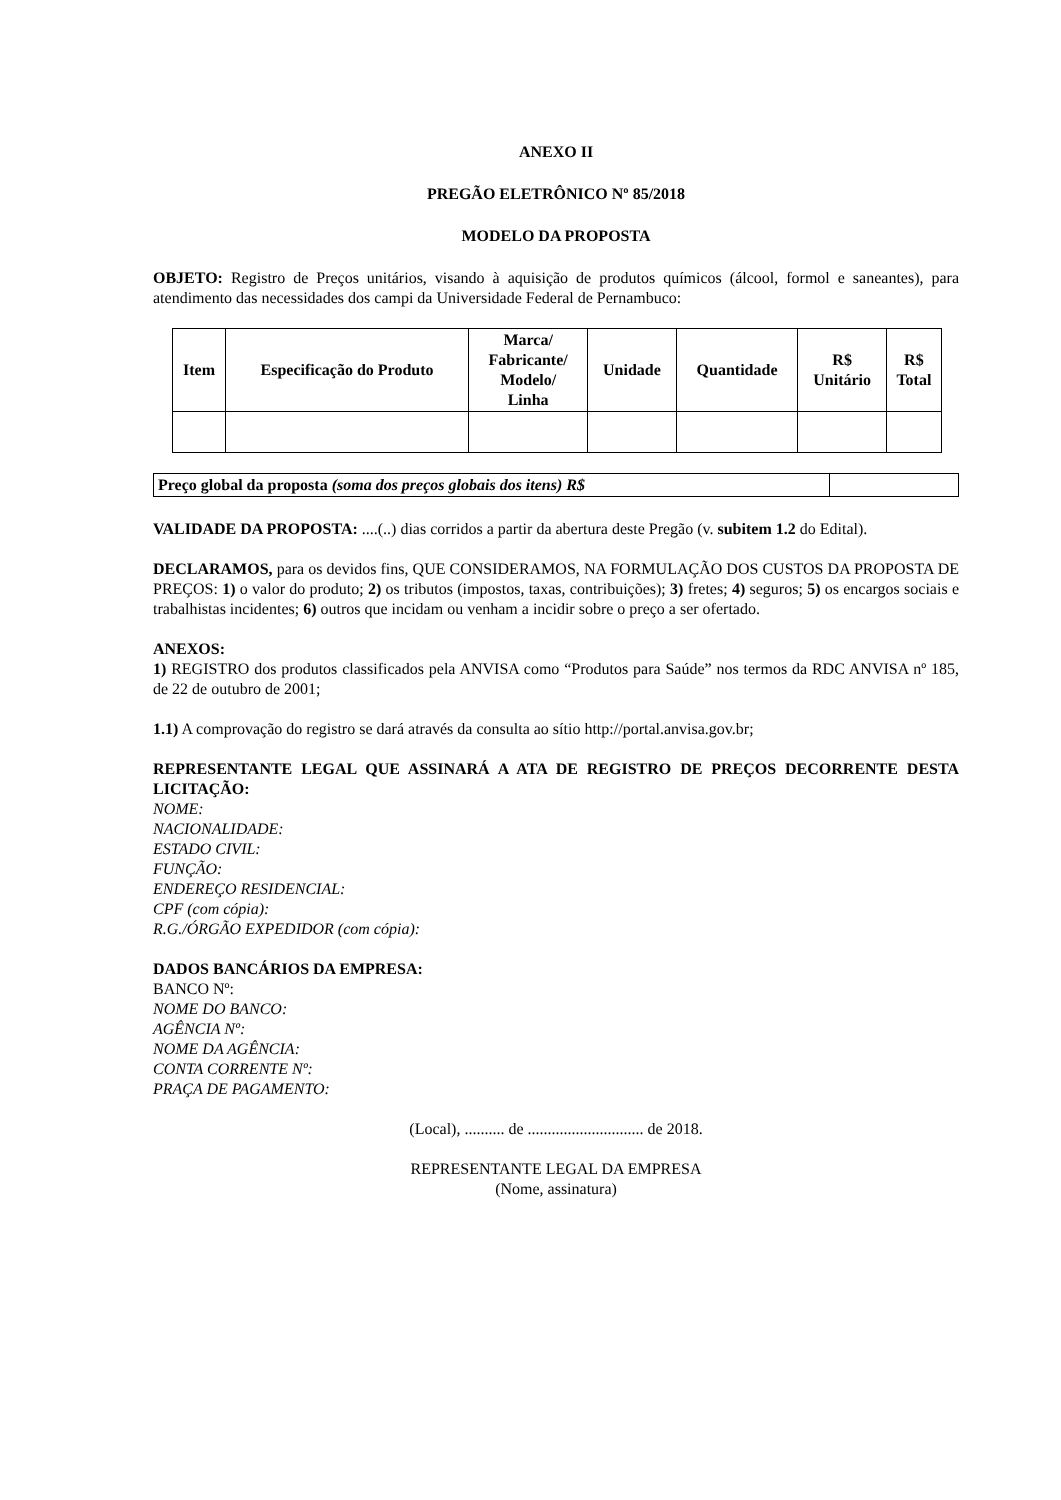ANEXO II
PREGÃO ELETRÔNICO Nº 85/2018
MODELO DA PROPOSTA
OBJETO: Registro de Preços unitários, visando à aquisição de produtos químicos (álcool, formol e saneantes), para atendimento das necessidades dos campi da Universidade Federal de Pernambuco:
| Item | Especificação do Produto | Marca/ Fabricante/ Modelo/ Linha | Unidade | Quantidade | R$ Unitário | R$ Total |
| --- | --- | --- | --- | --- | --- | --- |
| Preço global da proposta (soma dos preços globais dos itens) R$ | |
VALIDADE DA PROPOSTA: ....(..) dias corridos a partir da abertura deste Pregão (v. subitem 1.2 do Edital).
DECLARAMOS, para os devidos fins, QUE CONSIDERAMOS, NA FORMULAÇÃO DOS CUSTOS DA PROPOSTA DE PREÇOS: 1) o valor do produto; 2) os tributos (impostos, taxas, contribuições); 3) fretes; 4) seguros; 5) os encargos sociais e trabalhistas incidentes; 6) outros que incidam ou venham a incidir sobre o preço a ser ofertado.
ANEXOS:
1) REGISTRO dos produtos classificados pela ANVISA como “Produtos para Saúde” nos termos da RDC ANVISA nº 185, de 22 de outubro de 2001;
1.1) A comprovação do registro se dará através da consulta ao sítio http://portal.anvisa.gov.br;
REPRESENTANTE LEGAL QUE ASSINARÁ A ATA DE REGISTRO DE PREÇOS DECORRENTE DESTA LICITAÇÃO:
NOME:
NACIONALIDADE:
ESTADO CIVIL:
FUNÇÃO:
ENDEREÇO RESIDENCIAL:
CPF (com cópia):
R.G./ÓRGÃO EXPEDIDOR (com cópia):
DADOS BANCÁRIOS DA EMPRESA:
BANCO Nº:
NOME DO BANCO:
AGÊNCIA Nº:
NOME DA AGÊNCIA:
CONTA CORRENTE Nº:
PRAÇA DE PAGAMENTO:
(Local), .......... de ............................. de 2018.
REPRESENTANTE LEGAL DA EMPRESA
(Nome, assinatura)